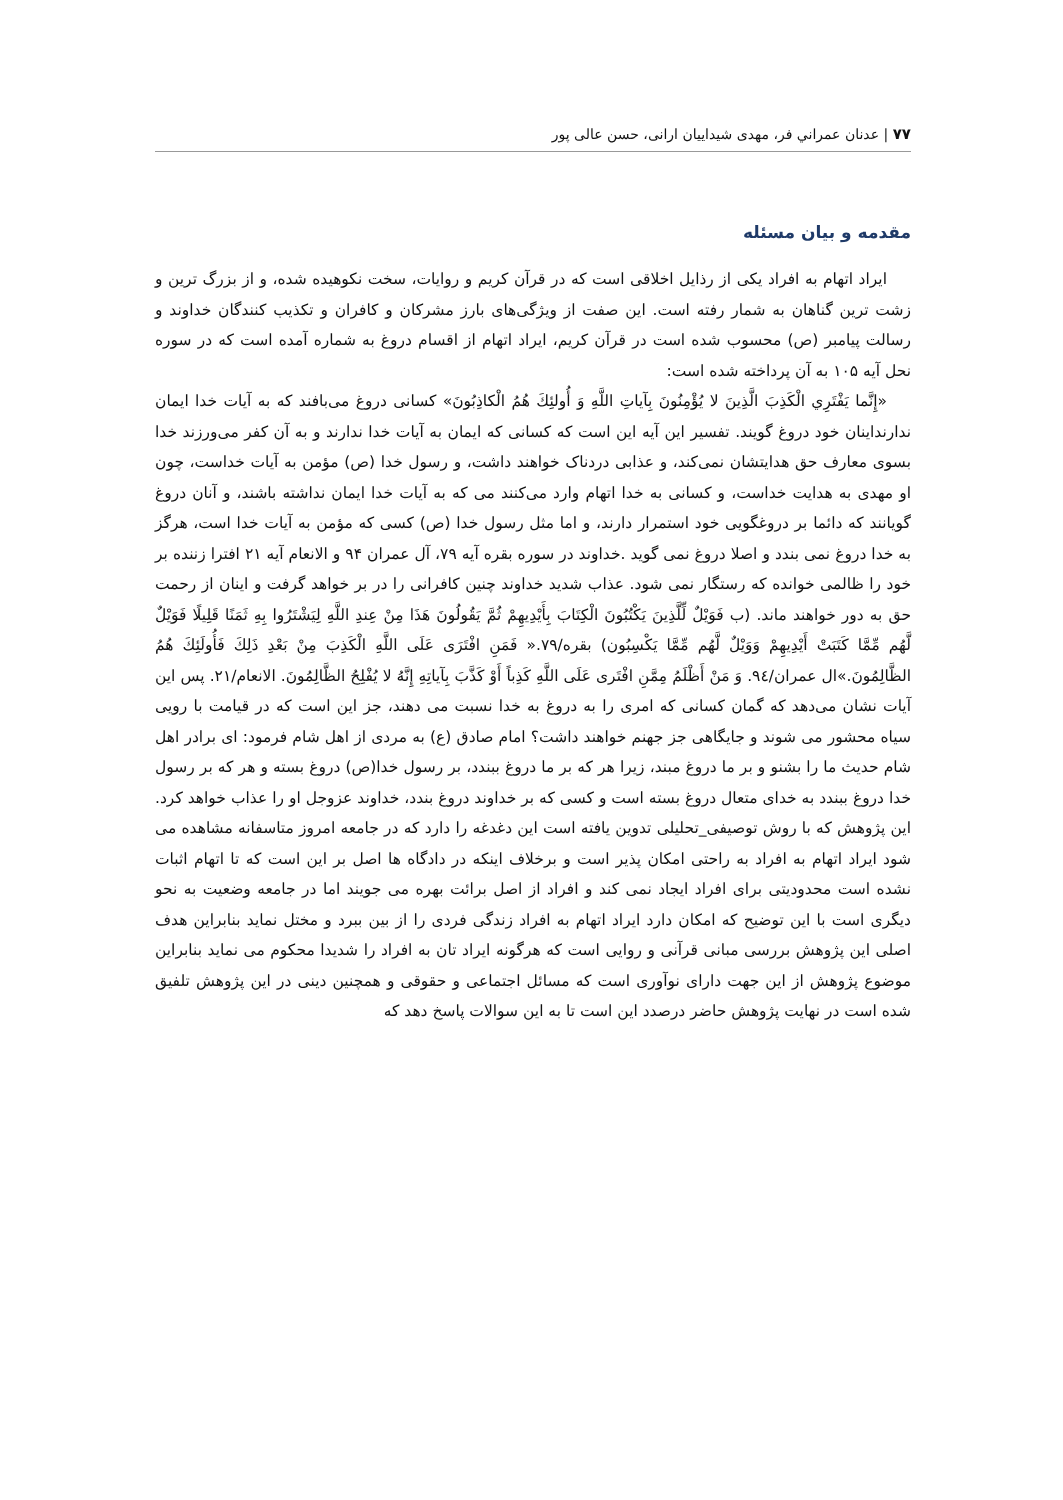۷۷ | عدنان عمراني فر، مهدی شیداییان ارانی، حسن عالی پور
مقدمه و بیان مسئله
ایراد اتهام به افراد یکی از رذایل اخلاقی است که در قرآن کریم و روایات، سخت نکوهیده شده، و از بزرگ ترین و زشت ترین گناهان به شمار رفته است. این صفت از ویژگی‌های بارز مشرکان و کافران و تکذیب کنندگان خداوند و رسالت پیامبر (ص) محسوب شده است در قرآن کریم، ایراد اتهام از اقسام دروغ به شماره آمده است که در سوره نحل آیه ۱۰۵ به آن پرداخته شده است:
«إِنَّما يَفْتَرِي الْكَذِبَ الَّذِينَ لا يُؤْمِنُونَ بِآياتِ اللَّهِ وَ أُولئِكَ هُمُ الْكاذِبُونَ» کسانی دروغ می‌بافند که به آیات خدا ایمان ندارنداینان خود دروغ گویند. تفسیر این آیه این است که کسانی که ایمان به آیات خدا ندارند و به آن کفر می‌ورزند خدا بسوی معارف حق هدایتشان نمی‌کند، و عذابی دردناک خواهند داشت، و رسول خدا (ص) مؤمن به آیات خداست، چون او مهدی به هدایت خداست، و کسانی به خدا اتهام وارد می‌کنند می که به آیات خدا ایمان نداشته باشند، و آنان دروغ گویانند که دائما بر دروغگویی خود استمرار دارند، و اما مثل رسول خدا (ص) کسی که مؤمن به آیات خدا است، هرگز به خدا دروغ نمی بندد و اصلا دروغ نمی گوید .خداوند در سوره بقره آیه ۷۹، آل عمران ۹۴ و الانعام آیه ۲۱ افترا زننده بر خود را ظالمی خوانده که رستگار نمی شود. عذاب شدید خداوند چنین کافرانی را در بر خواهد گرفت و اینان از رحمت حق به دور خواهند ماند. (ب فَوَيْلٌ لِّلَّذِينَ يَكْتُبُونَ الْكِتَابَ بِأَيْدِيهِمْ ثُمَّ يَقُولُونَ هَذَا مِنْ عِندِ اللَّهِ لِيَشْتَرُوا بِهِ ثَمَنًا قَلِيلًا فَوَيْلٌ لَّهُم مِّمَّا كَتَبَتْ أَيْدِيهِمْ وَوَيْلٌ لَّهُم مِّمَّا يَكْسِبُون) بقره/۷۹.« فَمَنِ افْتَرَى عَلَى اللَّهِ الْكَذِبَ مِنْ بَعْدِ ذَلِكَ فَأُولَئِكَ هُمُ الظَّالِمُونَ.»ال عمران/۹٤. وَ مَنْ أَظْلَمُ مِمَّنِ افْتَرى‏ عَلَى اللَّهِ كَذِباً أَوْ كَذَّبَ بِآياتِهِ إِنَّهُ لا يُفْلِحُ الظَّالِمُونَ. الانعام/۲۱. پس این آیات نشان می‌دهد که گمان کسانی که امری را به دروغ به خدا نسبت می دهند، جز این است که در قیامت با رویی سیاه محشور می شوند و جایگاهی جز جهنم خواهند داشت؟ امام صادق (ع) به مردی از اهل شام فرمود: ای برادر اهل شام حدیث ما را بشنو و بر ما دروغ مبند، زیرا هر که بر ما دروغ ببندد، بر رسول خدا(ص) دروغ بسته و هر که بر رسول خدا دروغ ببندد به خدای متعال دروغ بسته است و کسی که بر خداوند دروغ بندد، خداوند عزوجل او را عذاب خواهد کرد. این پژوهش که با روش توصیفی_تحلیلی تدوین یافته است این دغدغه را دارد که در جامعه امروز متاسفانه مشاهده می شود ایراد اتهام به افراد به راحتی امکان پذیر است و برخلاف اینکه در دادگاه ها اصل بر این است که تا اتهام اثبات نشده است محدودیتی برای افراد ایجاد نمی کند و افراد از اصل برائت بهره می جویند اما در جامعه وضعیت به نحو دیگری است با این توضیح که امکان دارد ایراد اتهام به افراد زندگی فردی را از بین ببرد و مختل نماید بنابراین هدف اصلی این پژوهش بررسی مبانی قرآنی و روایی است که هرگونه ایراد تان به افراد را شدیدا محکوم می نماید بنابراین موضوع پژوهش از این جهت دارای نوآوری است که مسائل اجتماعی و حقوقی و همچنین دینی در این پژوهش تلفیق شده است در نهایت پژوهش حاضر درصدد این است تا به این سوالات پاسخ دهد که